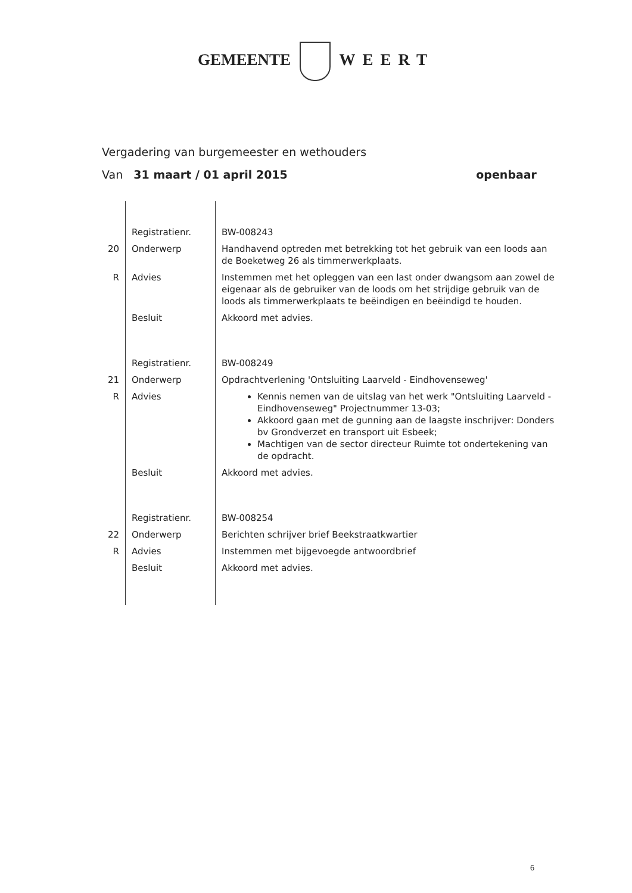GEMEENTE WEERT
Vergadering van burgemeester en wethouders
Van 31 maart / 01 april 2015 openbaar
| | Registratienr. | BW-008243 |
| 20 | Onderwerp | Handhavend optreden met betrekking tot het gebruik van een loods aan de Boeketweg 26 als timmerwerkplaats. |
| R | Advies | Instemmen met het opleggen van een last onder dwangsom aan zowel de eigenaar als de gebruiker van de loods om het strijdige gebruik van de loods als timmerwerkplaats te beëindigen en beëindigd te houden. |
| | Besluit | Akkoord met advies. |
| | Registratienr. | BW-008249 |
| 21 | Onderwerp | Opdrachtverlening 'Ontsluiting Laarveld - Eindhovenseweg' |
| R | Advies | Kennis nemen van de uitslag van het werk "Ontsluiting Laarveld - Eindhovenseweg" Projectnummer 13-03; Akkoord gaan met de gunning aan de laagste inschrijver: Donders bv Grondverzet en transport uit Esbeek; Machtigen van de sector directeur Ruimte tot ondertekening van de opdracht. |
| | Besluit | Akkoord met advies. |
| | Registratienr. | BW-008254 |
| 22 | Onderwerp | Berichten schrijver brief Beekstraatkwartier |
| R | Advies | Instemmen met bijgevoegde antwoordbrief |
| | Besluit | Akkoord met advies. |
6